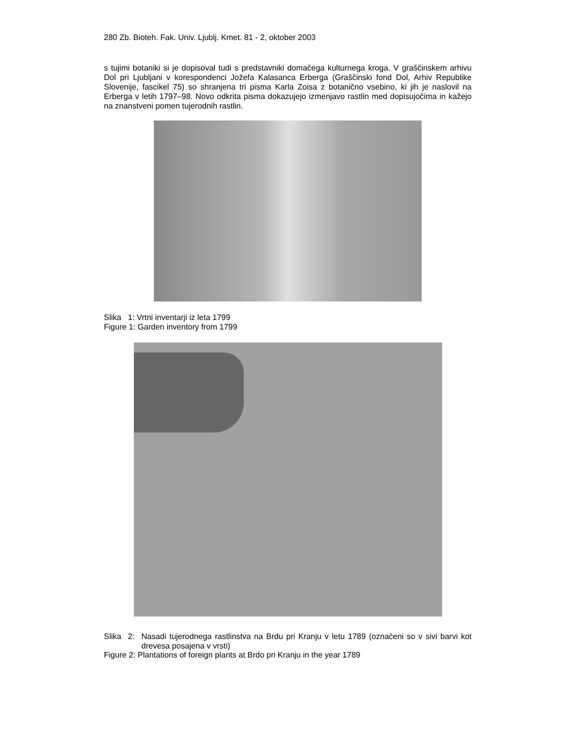280 Zb. Bioteh. Fak. Univ. Ljublj. Kmet. 81 - 2, oktober 2003
s tujimi botaniki si je dopisoval tudi s predstavniki domačega kulturnega kroga. V graščinskem arhivu Dol pri Ljubljani v korespondenci Jožefa Kalasanca Erberga (Graščinski fond Dol, Arhiv Republike Slovenije, fascikel 75) so shranjena tri pisma Karla Zoisa z botanično vsebino, ki jih je naslovil na Erberga v letih 1797–98. Novo odkrita pisma dokazujejo izmenjavo rastlin med dopisujočima in kažejo na znanstveni pomen tujerodnih rastlin.
Slika 1: Vrtni inventarji iz leta 1799
Figure 1: Garden inventory from 1799
Slika 2: Nasadi tujerodnega rastlinstva na Brdu pri Kranju v letu 1789 (označeni so v sivi barvi kot drevesa posajena v vrsti)
Figure 2: Plantations of foreign plants at Brdo pri Kranju in the year 1789